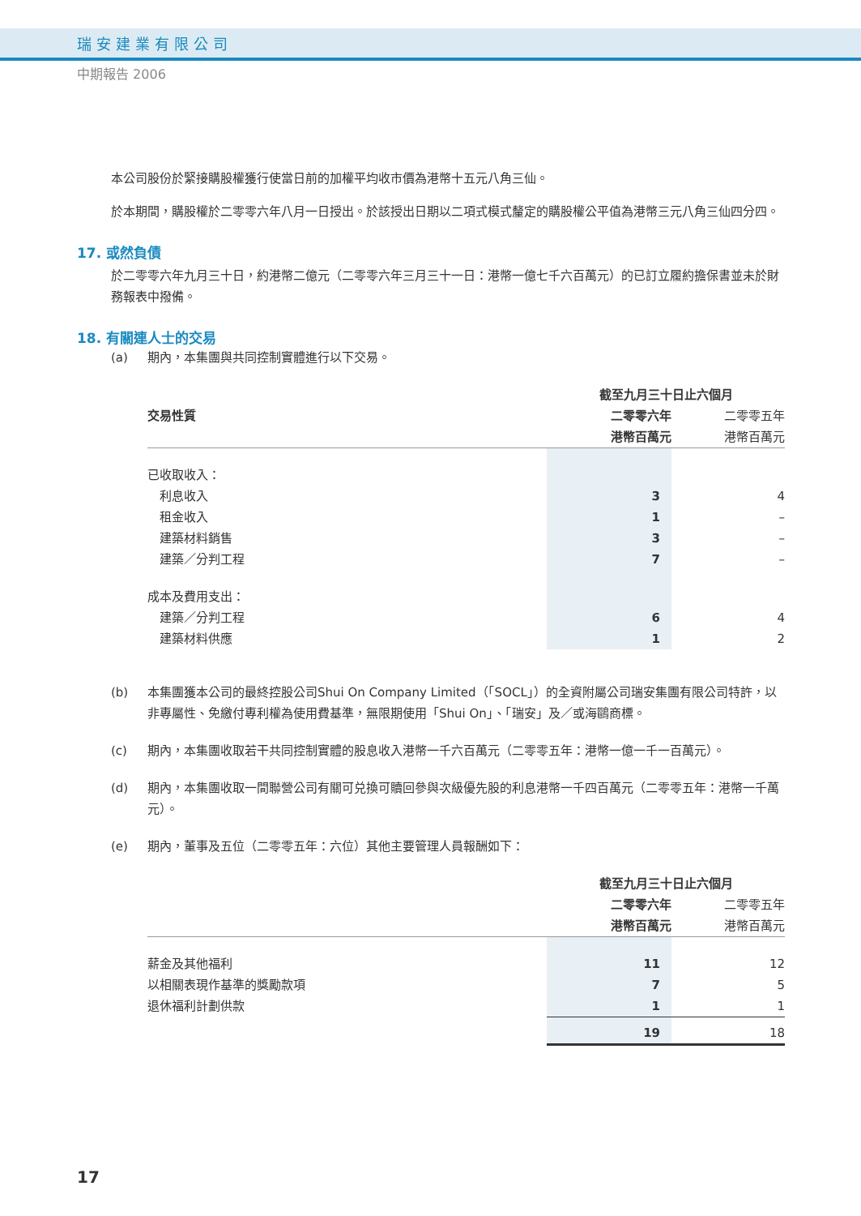瑞安建業有限公司
中期報告 2006
本公司股份於緊接購股權獲行使當日前的加權平均收市價為港幣十五元八角三仙。
於本期間，購股權於二零零六年八月一日授出。於該授出日期以二項式模式釐定的購股權公平值為港幣三元八角三仙四分四。
17. 或然負債
於二零零六年九月三十日，約港幣二億元（二零零六年三月三十一日：港幣一億七千六百萬元）的已訂立履約擔保書並未於財務報表中撥備。
18. 有關連人士的交易
(a) 期內，本集團與共同控制實體進行以下交易。
| | 截至九月三十日止六個月 | |
| --- | --- | --- |
| 交易性質 | 二零零六年 | 二零零五年 |
| | 港幣百萬元 | 港幣百萬元 |
| 已收取收入： | | |
| 利息收入 | 3 | 4 |
| 租金收入 | 1 | – |
| 建築材料銷售 | 3 | – |
| 建築／分判工程 | 7 | – |
| 成本及費用支出： | | |
| 建築／分判工程 | 6 | 4 |
| 建築材料供應 | 1 | 2 |
(b) 本集團獲本公司的最終控股公司Shui On Company Limited（「SOCL」）的全資附屬公司瑞安集團有限公司特許，以非專屬性、免繳付專利權為使用費基準，無限期使用「Shui On」、「瑞安」及／或海鷗商標。
(c) 期內，本集團收取若干共同控制實體的股息收入港幣一千六百萬元（二零零五年：港幣一億一千一百萬元）。
(d) 期內，本集團收取一間聯營公司有關可兑換可贖回參與次級優先股的利息港幣一千四百萬元（二零零五年：港幣一千萬元）。
(e) 期內，董事及五位（二零零五年：六位）其他主要管理人員報酬如下：
| | 截至九月三十日止六個月 | |
| --- | --- | --- |
| | 二零零六年 | 二零零五年 |
| | 港幣百萬元 | 港幣百萬元 |
| 薪金及其他福利 | 11 | 12 |
| 以相關表現作基準的獎勵款項 | 7 | 5 |
| 退休福利計劃供款 | 1 | 1 |
| | 19 | 18 |
17